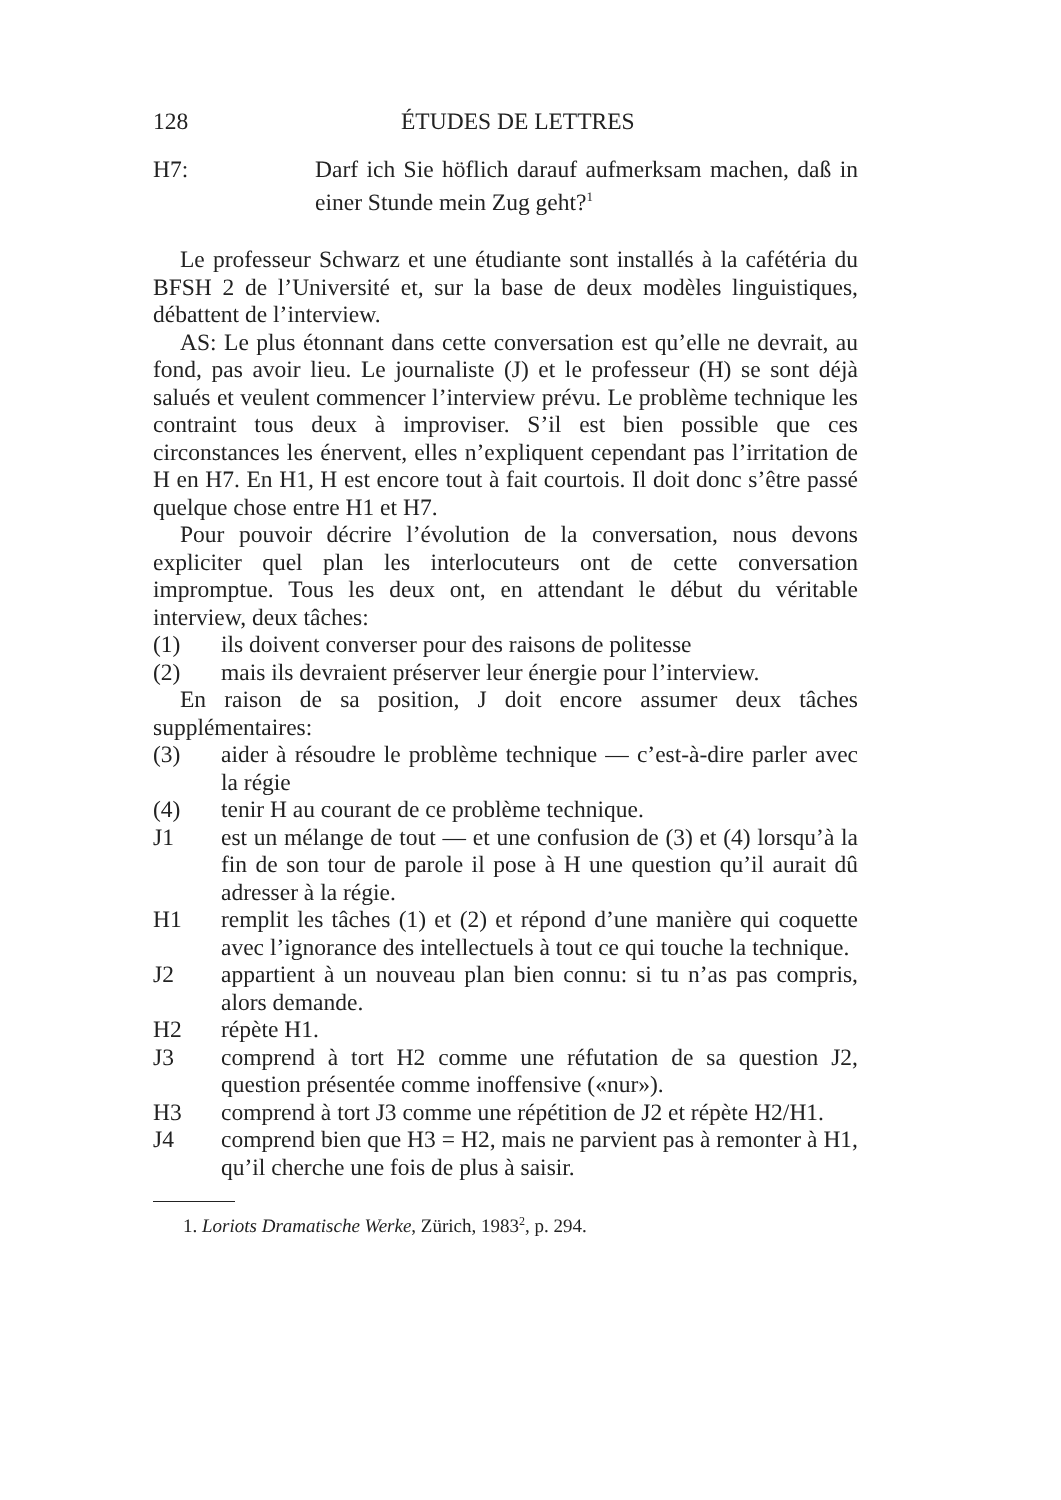128 ÉTUDES DE LETTRES
H7: Darf ich Sie höflich darauf aufmerksam machen, daß in einer Stunde mein Zug geht?<sup>1</sup>
Le professeur Schwarz et une étudiante sont installés à la cafétéria du BFSH 2 de l’Université et, sur la base de deux modèles linguistiques, débattent de l’interview.
AS: Le plus étonnant dans cette conversation est qu’elle ne devrait, au fond, pas avoir lieu. Le journaliste (J) et le professeur (H) se sont déjà salués et veulent commencer l’interview prévu. Le problème technique les contraint tous deux à improviser. S’il est bien possible que ces circonstances les énervent, elles n’expliquent cependant pas l’irritation de H en H7. En H1, H est encore tout à fait courtois. Il doit donc s’être passé quelque chose entre H1 et H7.
Pour pouvoir décrire l’évolution de la conversation, nous devons expliciter quel plan les interlocuteurs ont de cette conversation impromptue. Tous les deux ont, en attendant le début du véritable interview, deux tâches:
(1) ils doivent converser pour des raisons de politesse
(2) mais ils devraient préserver leur énergie pour l’interview.
En raison de sa position, J doit encore assumer deux tâches supplémentaires:
(3) aider à résoudre le problème technique — c’est-à-dire parler avec la régie
(4) tenir H au courant de ce problème technique.
J1 est un mélange de tout — et une confusion de (3) et (4) lorsqu’à la fin de son tour de parole il pose à H une question qu’il aurait dû adresser à la régie.
H1 remplit les tâches (1) et (2) et répond d’une manière qui coquette avec l’ignorance des intellectuels à tout ce qui touche la technique.
J2 appartient à un nouveau plan bien connu: si tu n’as pas compris, alors demande.
H2 répète H1.
J3 comprend à tort H2 comme une réfutation de sa question J2, question présentée comme inoffensive («nur»).
H3 comprend à tort J3 comme une répétition de J2 et répète H2/H1.
J4 comprend bien que H3 = H2, mais ne parvient pas à remonter à H1, qu’il cherche une fois de plus à saisir.
1. Loriots Dramatische Werke, Zürich, 1983<sup>2</sup>, p. 294.